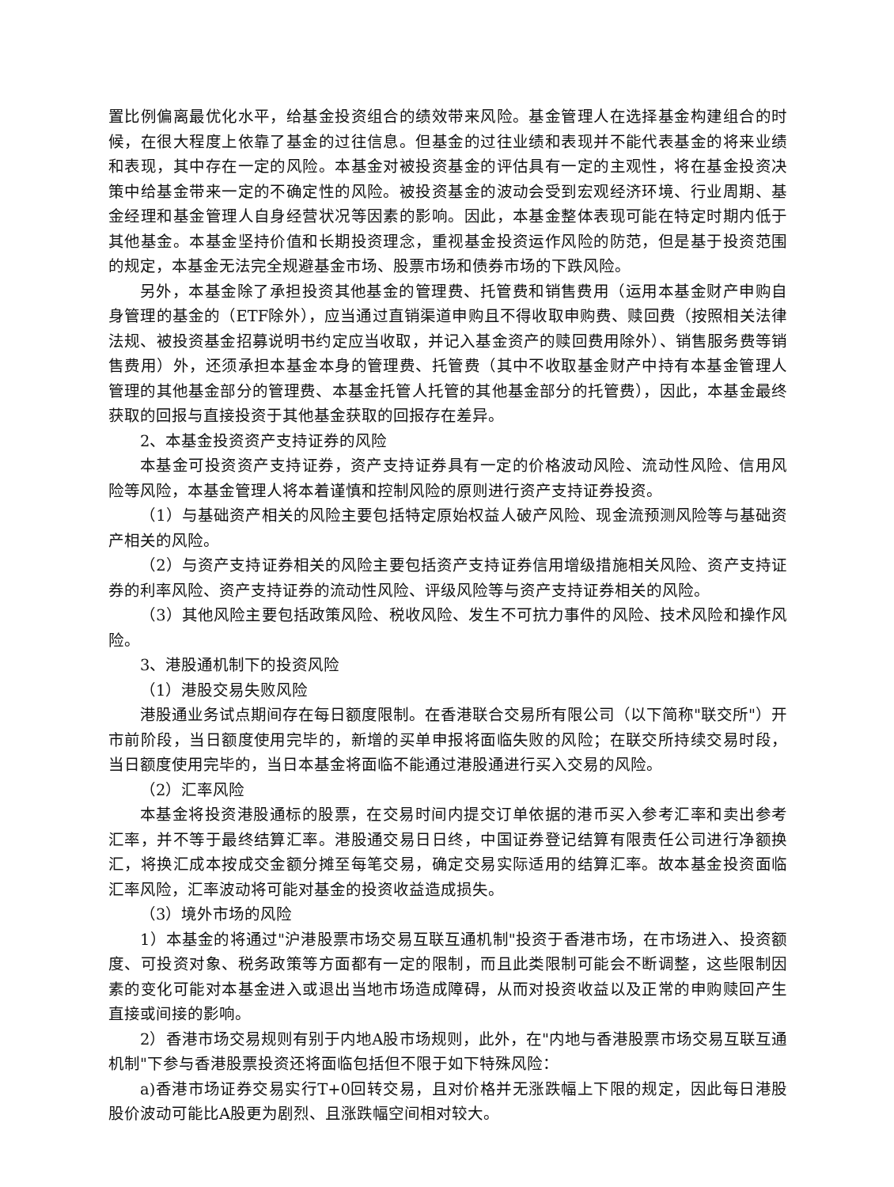置比例偏离最优化水平，给基金投资组合的绩效带来风险。基金管理人在选择基金构建组合的时候，在很大程度上依靠了基金的过往信息。但基金的过往业绩和表现并不能代表基金的将来业绩和表现，其中存在一定的风险。本基金对被投资基金的评估具有一定的主观性，将在基金投资决策中给基金带来一定的不确定性的风险。被投资基金的波动会受到宏观经济环境、行业周期、基金经理和基金管理人自身经营状况等因素的影响。因此，本基金整体表现可能在特定时期内低于其他基金。本基金坚持价值和长期投资理念，重视基金投资运作风险的防范，但是基于投资范围的规定，本基金无法完全规避基金市场、股票市场和债券市场的下跌风险。
另外，本基金除了承担投资其他基金的管理费、托管费和销售费用（运用本基金财产申购自身管理的基金的（ETF除外），应当通过直销渠道申购且不得收取申购费、赎回费（按照相关法律法规、被投资基金招募说明书约定应当收取，并记入基金资产的赎回费用除外）、销售服务费等销售费用）外，还须承担本基金本身的管理费、托管费（其中不收取基金财产中持有本基金管理人管理的其他基金部分的管理费、本基金托管人托管的其他基金部分的托管费），因此，本基金最终获取的回报与直接投资于其他基金获取的回报存在差异。
2、本基金投资资产支持证券的风险
本基金可投资资产支持证券，资产支持证券具有一定的价格波动风险、流动性风险、信用风险等风险，本基金管理人将本着谨慎和控制风险的原则进行资产支持证券投资。
（1）与基础资产相关的风险主要包括特定原始权益人破产风险、现金流预测风险等与基础资产相关的风险。
（2）与资产支持证券相关的风险主要包括资产支持证券信用增级措施相关风险、资产支持证券的利率风险、资产支持证券的流动性风险、评级风险等与资产支持证券相关的风险。
（3）其他风险主要包括政策风险、税收风险、发生不可抗力事件的风险、技术风险和操作风险。
3、港股通机制下的投资风险
（1）港股交易失败风险
港股通业务试点期间存在每日额度限制。在香港联合交易所有限公司（以下简称"联交所"）开市前阶段，当日额度使用完毕的，新增的买单申报将面临失败的风险；在联交所持续交易时段，当日额度使用完毕的，当日本基金将面临不能通过港股通进行买入交易的风险。
（2）汇率风险
本基金将投资港股通标的股票，在交易时间内提交订单依据的港币买入参考汇率和卖出参考汇率，并不等于最终结算汇率。港股通交易日日终，中国证券登记结算有限责任公司进行净额换汇，将换汇成本按成交金额分摊至每笔交易，确定交易实际适用的结算汇率。故本基金投资面临汇率风险，汇率波动将可能对基金的投资收益造成损失。
（3）境外市场的风险
1）本基金的将通过"沪港股票市场交易互联互通机制"投资于香港市场，在市场进入、投资额度、可投资对象、税务政策等方面都有一定的限制，而且此类限制可能会不断调整，这些限制因素的变化可能对本基金进入或退出当地市场造成障碍，从而对投资收益以及正常的申购赎回产生直接或间接的影响。
2）香港市场交易规则有别于内地A股市场规则，此外，在"内地与香港股票市场交易互联互通机制"下参与香港股票投资还将面临包括但不限于如下特殊风险：
a)香港市场证券交易实行T+0回转交易，且对价格并无涨跌幅上下限的规定，因此每日港股股价波动可能比A股更为剧烈、且涨跌幅空间相对较大。